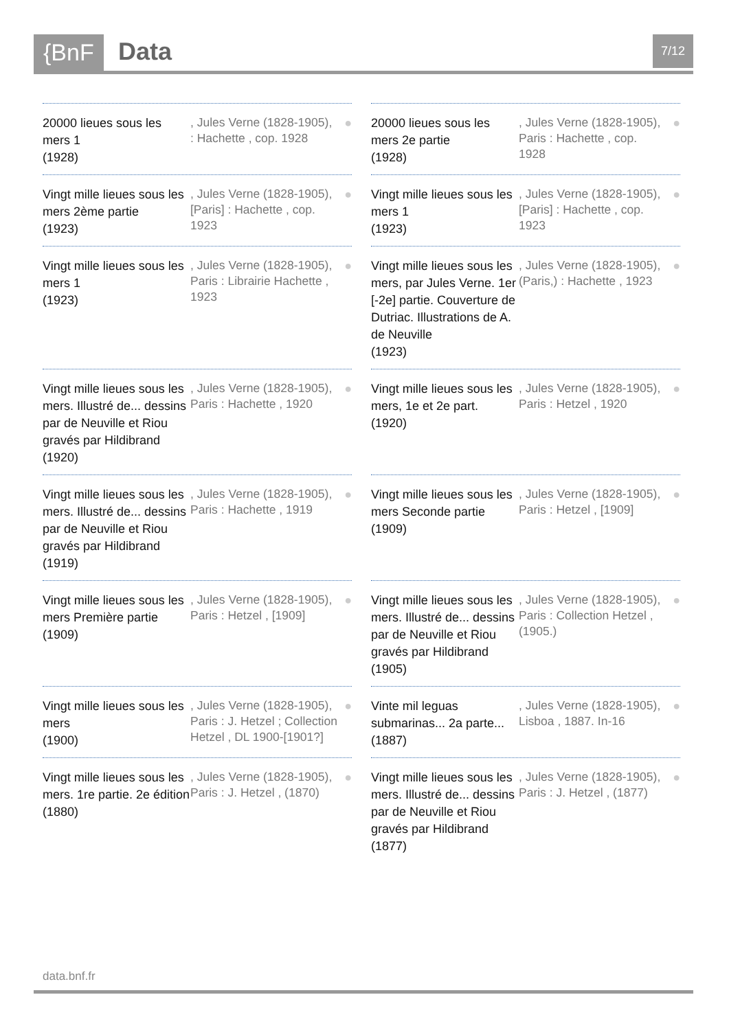{BnF Data 7/12
20000 lieues sous les mers 1
(1928)
, Jules Verne (1828-1905), : Hachette , cop. 1928
●
Vingt mille lieues sous les mers 2ème partie
(1923)
, Jules Verne (1828-1905), [Paris] : Hachette , cop. 1923
●
Vingt mille lieues sous les mers 1
(1923)
, Jules Verne (1828-1905), Paris : Librairie Hachette , 1923
●
Vingt mille lieues sous les mers. Illustré de... dessins par de Neuville et Riou gravés par Hildibrand
(1920)
, Jules Verne (1828-1905), Paris : Hachette , 1920
●
Vingt mille lieues sous les mers. Illustré de... dessins par de Neuville et Riou gravés par Hildibrand
(1919)
, Jules Verne (1828-1905), Paris : Hachette , 1919
●
Vingt mille lieues sous les mers Première partie
(1909)
, Jules Verne (1828-1905), Paris : Hetzel , [1909]
●
Vingt mille lieues sous les mers
(1900)
, Jules Verne (1828-1905), Paris : J. Hetzel ; Collection Hetzel , DL 1900-[1901?]
●
Vingt mille lieues sous les mers. 1re partie. 2e édition
(1880)
, Jules Verne (1828-1905), Paris : J. Hetzel , (1870)
●
20000 lieues sous les mers 2e partie
(1928)
, Jules Verne (1828-1905), Paris : Hachette , cop. 1928
●
Vingt mille lieues sous les mers 1
(1923)
, Jules Verne (1828-1905), [Paris] : Hachette , cop. 1923
●
Vingt mille lieues sous les mers, par Jules Verne. 1er [-2e] partie. Couverture de Dutriac. Illustrations de A. de Neuville
(1923)
, Jules Verne (1828-1905), (Paris,) : Hachette , 1923
●
Vingt mille lieues sous les mers, 1e et 2e part.
(1920)
, Jules Verne (1828-1905), Paris : Hetzel , 1920
●
Vingt mille lieues sous les mers Seconde partie
(1909)
, Jules Verne (1828-1905), Paris : Hetzel , [1909]
●
Vingt mille lieues sous les mers. Illustré de... dessins par de Neuville et Riou gravés par Hildibrand
(1905)
, Jules Verne (1828-1905), Paris : Collection Hetzel , (1905.)
●
Vinte mil leguas submarinas... 2a parte...
(1887)
, Jules Verne (1828-1905), Lisboa , 1887. In-16
●
Vingt mille lieues sous les mers. Illustré de... dessins par de Neuville et Riou gravés par Hildibrand
(1877)
, Jules Verne (1828-1905), Paris : J. Hetzel , (1877)
●
data.bnf.fr